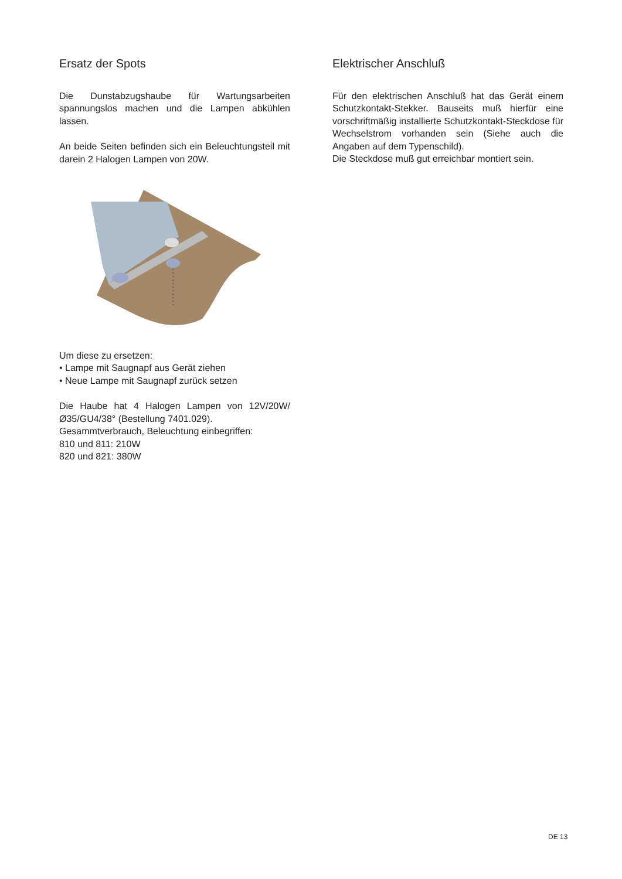Ersatz der Spots
Die Dunstabzugshaube für Wartungsarbeiten spannungslos machen und die Lampen abkühlen lassen.
An beide Seiten befinden sich ein Beleuchtungsteil mit darein 2 Halogen Lampen von 20W.
Um diese zu ersetzen:
• Lampe mit Saugnapf aus Gerät ziehen
• Neue Lampe mit Saugnapf zurück setzen
Die Haube hat 4 Halogen Lampen von 12V/20W/ Ø35/GU4/38° (Bestellung 7401.029).
Gesammtverbrauch, Beleuchtung einbegriffen:
810 und 811: 210W
820 und 821: 380W
Elektrischer Anschluß
Für den elektrischen Anschluß hat das Gerät einem Schutzkontakt-Stekker. Bauseits muß hierfür eine vorschriftmäßig installierte Schutzkontakt-Steckdose für Wechselstrom vorhanden sein (Siehe auch die Angaben auf dem Typenschild).
Die Steckdose muß gut erreichbar montiert sein.
DE 13